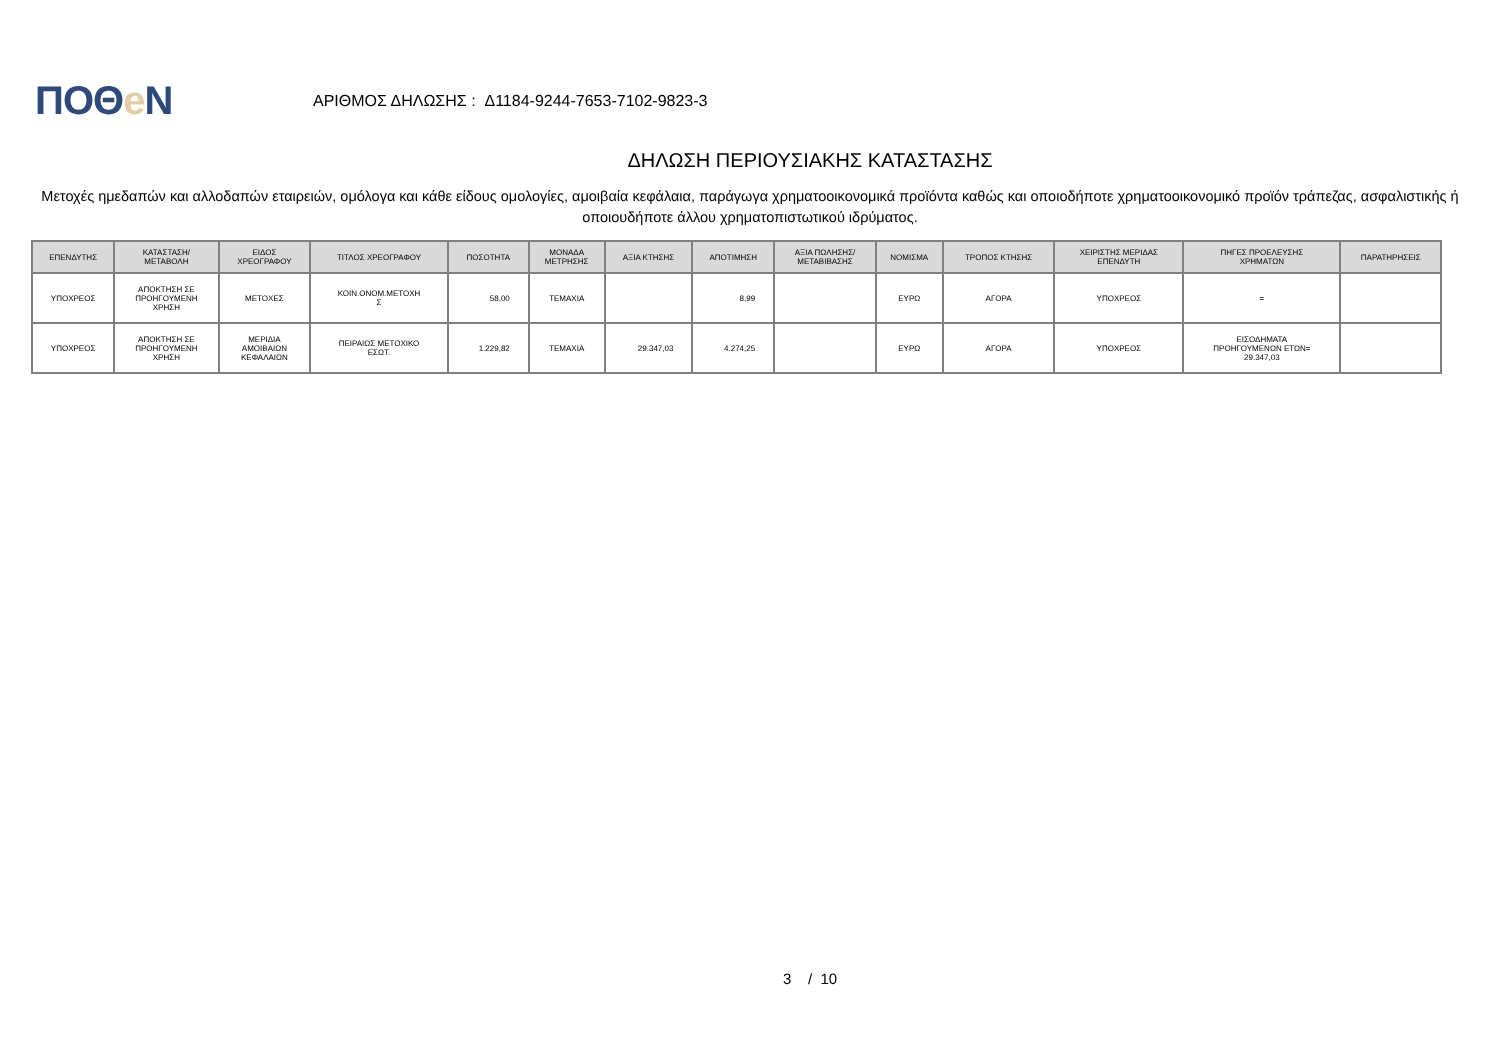ΠΟΘe Ν
ΑΡΙΘΜΟΣ ΔΗΛΩΣΗΣ : Δ1184-9244-7653-7102-9823-3
ΔΗΛΩΣΗ ΠΕΡΙΟΥΣΙΑΚΗΣ ΚΑΤΑΣΤΑΣΗΣ
Μετοχές ημεδαπών και αλλοδαπών εταιρειών, ομόλογα και κάθε είδους ομολογίες, αμοιβαία κεφάλαια, παράγωγα χρηματοοικονομικά προϊόντα καθώς και οποιοδήποτε χρηματοοικονομικό προϊόν τράπεζας, ασφαλιστικής ή οποιουδήποτε άλλου χρηματοπιστωτικού ιδρύματος.
| ΕΠΕΝΔΥΤΗΣ | ΚΑΤΑΣΤΑΣΗ/ ΜΕΤΑΒΟΛΗ | ΕΙΔΟΣ ΧΡΕΟΓΡΑΦΟΥ | ΤΙΤΛΟΣ ΧΡΕΟΓΡΑΦΟΥ | ΠΟΣΟΤΗΤΑ | ΜΟΝΑΔΑ ΜΕΤΡΗΣΗΣ | ΑΞΙΑ ΚΤΗΣΗΣ | ΑΠΟΤΙΜΗΣΗ | ΑΞΙΑ ΠΩΛΗΣΗΣ/ ΜΕΤΑΒΙΒΑΣΗΣ | ΝΟΜΙΣΜΑ | ΤΡΟΠΟΣ ΚΤΗΣΗΣ | ΧΕΙΡΙΣΤΗΣ ΜΕΡΙΔΑΣ ΕΠΕΝΔΥΤΗ | ΠΗΓΕΣ ΠΡΟΕΛΕΥΣΗΣ ΧΡΗΜΑΤΩΝ | ΠΑΡΑΤΗΡΗΣΕΙΣ |
| --- | --- | --- | --- | --- | --- | --- | --- | --- | --- | --- | --- | --- | --- |
| ΥΠΟΧΡΕΟΣ | ΑΠΟΚΤΗΣΗ ΣΕ ΠΡΟΗΓΟΥΜΕΝΗ ΧΡΗΣΗ | ΜΕΤΟΧΕΣ | ΚΟΙΝ.ΟΝΟΜ.ΜΕΤΟΧΗ Σ | 58,00 | ΤΕΜΑΧΙΑ | | 8,99 | | ΕΥΡΩ | ΑΓΟΡΑ | ΥΠΟΧΡΕΟΣ | = | |
| ΥΠΟΧΡΕΟΣ | ΑΠΟΚΤΗΣΗ ΣΕ ΠΡΟΗΓΟΥΜΕΝΗ ΧΡΗΣΗ | ΜΕΡΙΔΙΑ ΑΜΟΙΒΑΙΩΝ ΚΕΦΑΛΑΙΩΝ | ΠΕΙΡΑΙΩΣ ΜΕΤΟΧΙΚΟ ΕΣΩΤ. | 1.229,82 | ΤΕΜΑΧΙΑ | 29.347,03 | 4.274,25 | | ΕΥΡΩ | ΑΓΟΡΑ | ΥΠΟΧΡΕΟΣ | ΕΙΣΟΔΗΜΑΤΑ ΠΡΟΗΓΟΥΜΕΝΩΝ ΕΤΩΝ= 29.347,03 | |
3 / 10